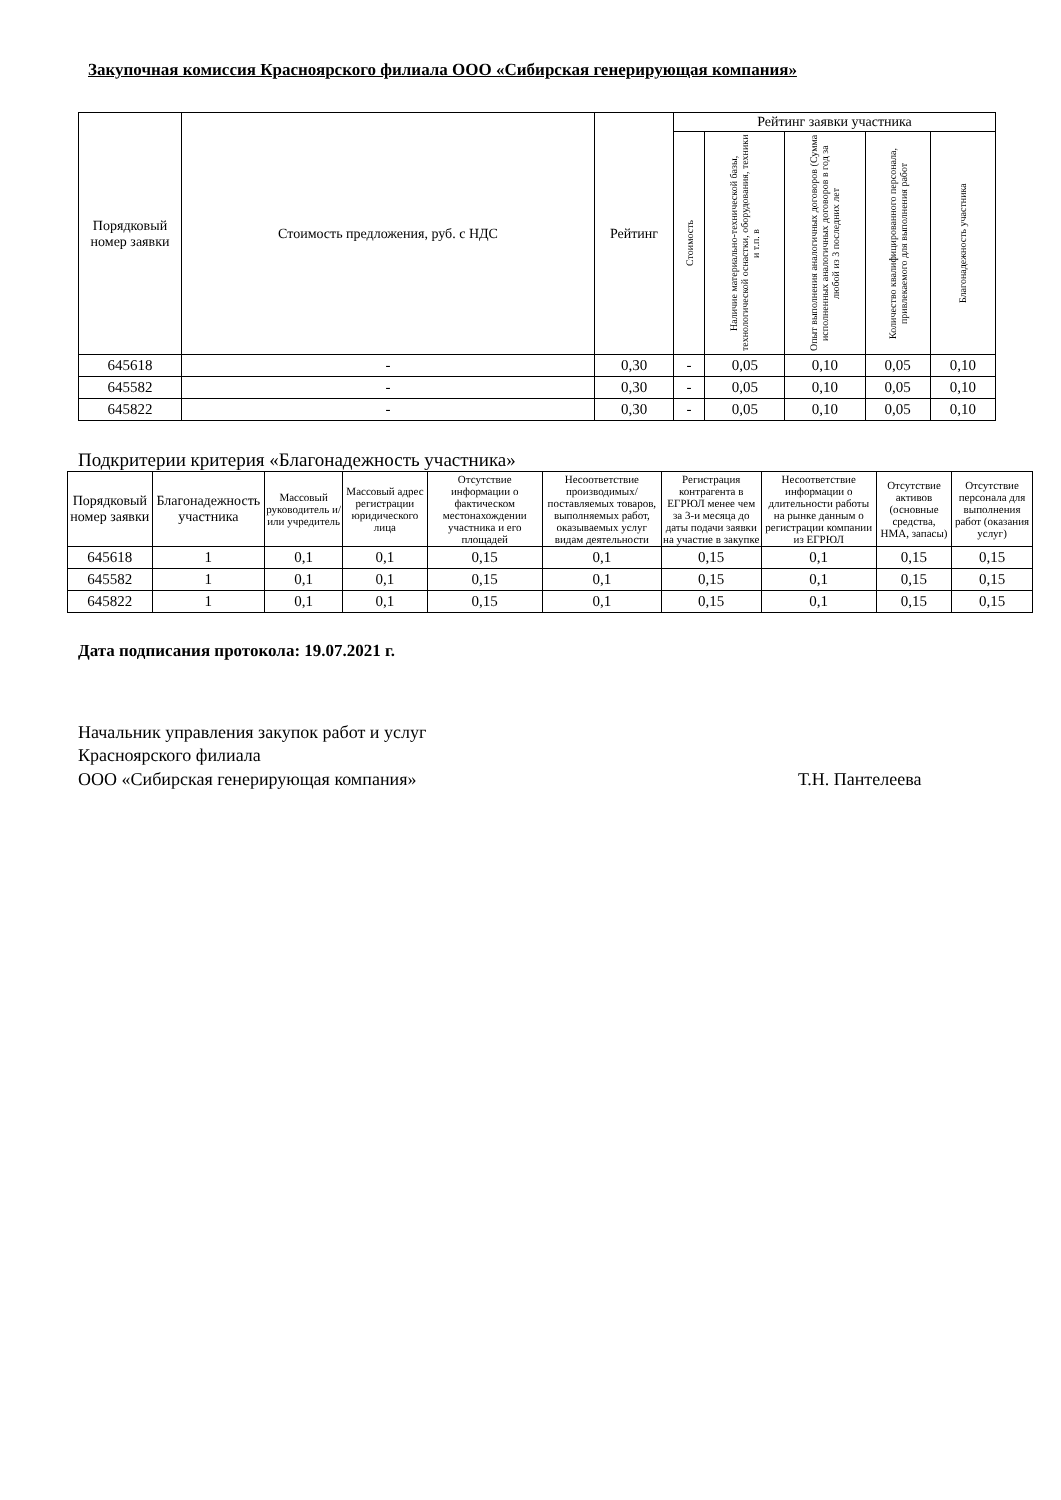Закупочная комиссия Красноярского филиала ООО «Сибирская генерирующая компания»
| Порядковый номер заявки | Стоимость предложения, руб. с НДС | Рейтинг | Рейтинг заявки участника | | | | |
| --- | --- | --- | --- | --- | --- | --- | --- |
| | | | Стоимость | Наличие материально-технической базы, технологической оснастки, оборудования, техники и т.п. в | Опыт выполнения аналогичных договоров (Сумма исполненных аналогичных договоров в год за любой из 3 последних лет | Количество квалифицированного персонала, привлекаемого для выполнения работ | Благонадежность участника |
| 645618 | - | 0,30 | - | 0,05 | 0,10 | 0,05 | 0,10 |
| 645582 | - | 0,30 | - | 0,05 | 0,10 | 0,05 | 0,10 |
| 645822 | - | 0,30 | - | 0,05 | 0,10 | 0,05 | 0,10 |
Подкритерии критерия «Благонадежность участника»
| Порядковый номер заявки | Благонадежность участника | Массовый руководитель и/или учредитель | Массовый адрес регистрации юридического лица | Отсутствие информации о фактическом местонахождении участника и его площадей | Несоответствие производимых/поставляемых товаров, выполняемых работ, оказываемых услуг видам деятельности | Регистрация контрагента в ЕГРЮЛ менее чем за 3-и месяца до даты подачи заявки на участие в закупке | Несоответствие информации о длительности работы на рынке данным о регистрации компании из ЕГРЮЛ | Отсутствие активов (основные средства, НМА, запасы) | Отсутствие персонала для выполнения работ (оказания услуг) |
| --- | --- | --- | --- | --- | --- | --- | --- | --- | --- |
| 645618 | 1 | 0,1 | 0,1 | 0,15 | 0,1 | 0,15 | 0,1 | 0,15 | 0,15 |
| 645582 | 1 | 0,1 | 0,1 | 0,15 | 0,1 | 0,15 | 0,1 | 0,15 | 0,15 |
| 645822 | 1 | 0,1 | 0,1 | 0,15 | 0,1 | 0,15 | 0,1 | 0,15 | 0,15 |
Дата подписания протокола: 19.07.2021 г.
Начальник управления закупок работ и услуг
Красноярского филиала
ООО «Сибирская генерирующая компания»
Т.Н. Пантелеева